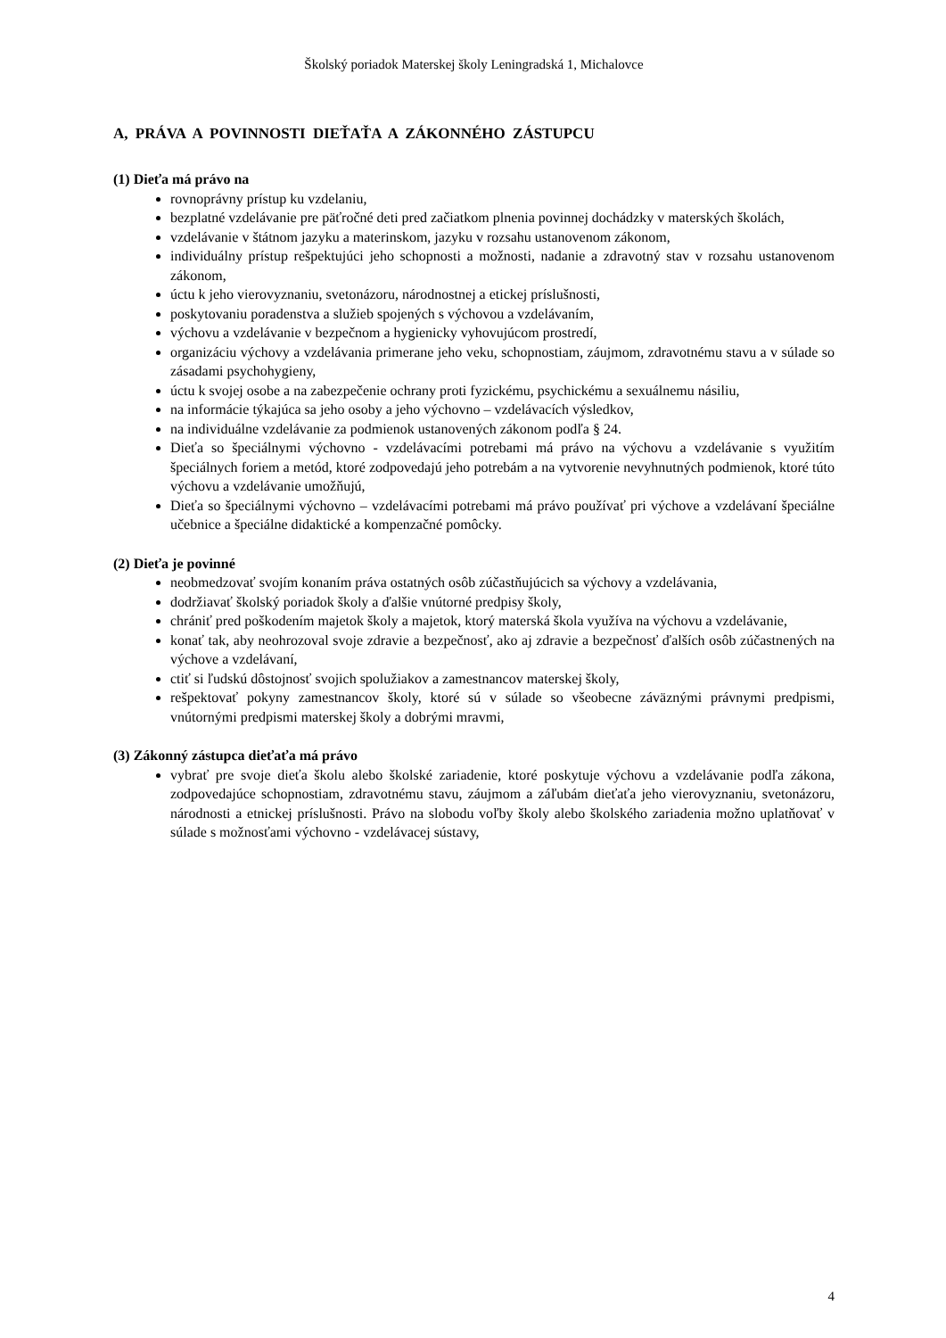Školský poriadok Materskej školy Leningradská 1, Michalovce
A, PRÁVA A POVINNOSTI DIEŤAŤA A ZÁKONNÉHO ZÁSTUPCU
(1) Dieťa má právo na
rovnoprávny prístup ku vzdelaniu,
bezplatné vzdelávanie pre päťročné deti pred začiatkom plnenia povinnej dochádzky v materských školách,
vzdelávanie v štátnom jazyku a materinskom, jazyku v rozsahu ustanovenom zákonom,
individuálny prístup rešpektujúci jeho schopnosti a možnosti, nadanie a zdravotný stav v rozsahu ustanovenom zákonom,
úctu k jeho vierovyznaniu, svetonázoru, národnostnej a etickej príslušnosti,
poskytovaniu poradenstva a služieb spojených s výchovou a vzdelávaním,
výchovu a vzdelávanie v bezpečnom a hygienicky vyhovujúcom prostredí,
organizáciu výchovy a vzdelávania primerane jeho veku, schopnostiam, záujmom, zdravotnému stavu a v súlade so zásadami psychohygieny,
úctu k svojej osobe a na zabezpečenie ochrany proti fyzickému, psychickému a sexuálnemu násiliu,
na informácie týkajúca sa jeho osoby a jeho výchovno – vzdelávacích výsledkov,
na individuálne vzdelávanie za podmienok ustanovených zákonom podľa § 24.
Dieťa so špeciálnymi výchovno - vzdelávacími potrebami má právo na výchovu a vzdelávanie s využitím špeciálnych foriem a metód, ktoré zodpovedajú jeho potrebám a na vytvorenie nevyhnutných podmienok, ktoré túto výchovu a vzdelávanie umožňujú,
Dieťa so špeciálnymi výchovno – vzdelávacími potrebami má právo používať pri výchove a vzdelávaní špeciálne učebnice a špeciálne didaktické a kompenzačné pomôcky.
(2) Dieťa je povinné
neobmedzovať svojím konaním práva ostatných osôb zúčastňujúcich sa výchovy a vzdelávania,
dodržiavať školský poriadok školy a ďalšie vnútorné predpisy školy,
chrániť pred poškodením majetok školy a majetok, ktorý materská škola využíva na výchovu a vzdelávanie,
konať tak, aby neohrozoval svoje zdravie a bezpečnosť, ako aj zdravie a bezpečnosť ďalších osôb zúčastnených na výchove a vzdelávaní,
ctiť si ľudskú dôstojnosť svojich spolužiakov a zamestnancov materskej školy,
rešpektovať pokyny zamestnancov školy, ktoré sú v súlade so všeobecne záväznými právnymi predpismi, vnútornými predpismi materskej školy a dobrými mravmi,
(3) Zákonný zástupca dieťaťa má právo
vybrať pre svoje dieťa školu alebo školské zariadenie, ktoré poskytuje výchovu a vzdelávanie podľa zákona, zodpovedajúce schopnostiam, zdravotnému stavu, záujmom a záľubám dieťaťa jeho vierovyznaniu, svetonázoru, národnosti a etnickej príslušnosti. Právo na slobodu voľby školy alebo školského zariadenia možno uplatňovať v súlade s možnosťami výchovno - vzdelávacej sústavy,
4